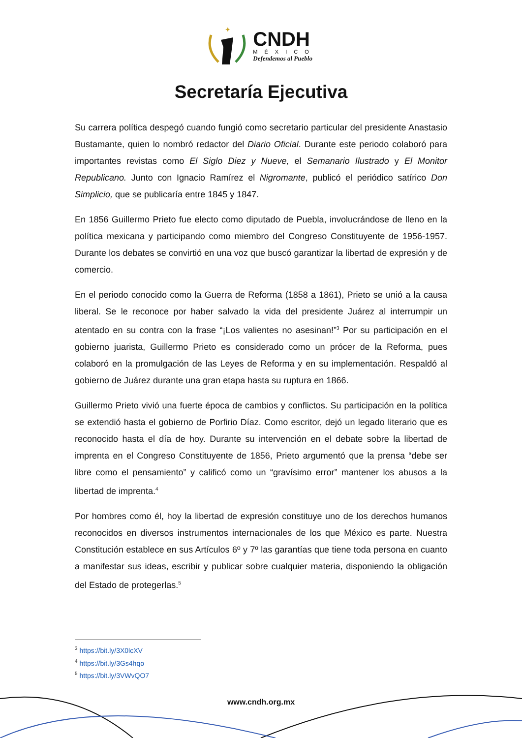✦
CNDH
MÉXICO
Defendemos al Pueblo
Secretaría Ejecutiva
Su carrera política despegó cuando fungió como secretario particular del presidente Anastasio Bustamante, quien lo nombró redactor del Diario Oficial. Durante este periodo colaboró para importantes revistas como El Siglo Diez y Nueve, el Semanario Ilustrado y El Monitor Republicano. Junto con Ignacio Ramírez el Nigromante, publicó el periódico satírico Don Simplicio, que se publicaría entre 1845 y 1847.
En 1856 Guillermo Prieto fue electo como diputado de Puebla, involucrándose de lleno en la política mexicana y participando como miembro del Congreso Constituyente de 1956-1957. Durante los debates se convirtió en una voz que buscó garantizar la libertad de expresión y de comercio.
En el periodo conocido como la Guerra de Reforma (1858 a 1861), Prieto se unió a la causa liberal. Se le reconoce por haber salvado la vida del presidente Juárez al interrumpir un atentado en su contra con la frase “¡Los valientes no asesinan!”<sup>3</sup> Por su participación en el gobierno juarista, Guillermo Prieto es considerado como un prócer de la Reforma, pues colaboró en la promulgación de las Leyes de Reforma y en su implementación. Respaldó al gobierno de Juárez durante una gran etapa hasta su ruptura en 1866.
Guillermo Prieto vivió una fuerte época de cambios y conflictos. Su participación en la política se extendió hasta el gobierno de Porfirio Díaz. Como escritor, dejó un legado literario que es reconocido hasta el día de hoy. Durante su intervención en el debate sobre la libertad de imprenta en el Congreso Constituyente de 1856, Prieto argumentó que la prensa “debe ser libre como el pensamiento” y calificó como un “gravísimo error” mantener los abusos a la libertad de imprenta.<sup>4</sup>
Por hombres como él, hoy la libertad de expresión constituye uno de los derechos humanos reconocidos en diversos instrumentos internacionales de los que México es parte. Nuestra Constitución establece en sus Artículos 6º y 7º las garantías que tiene toda persona en cuanto a manifestar sus ideas, escribir y publicar sobre cualquier materia, disponiendo la obligación del Estado de protegerlas.<sup>5</sup>
<sup>3</sup> https://bit.ly/3X0lcXV
<sup>4</sup> https://bit.ly/3Gs4hqo
<sup>5</sup> https://bit.ly/3VWvQO7
www.cndh.org.mx